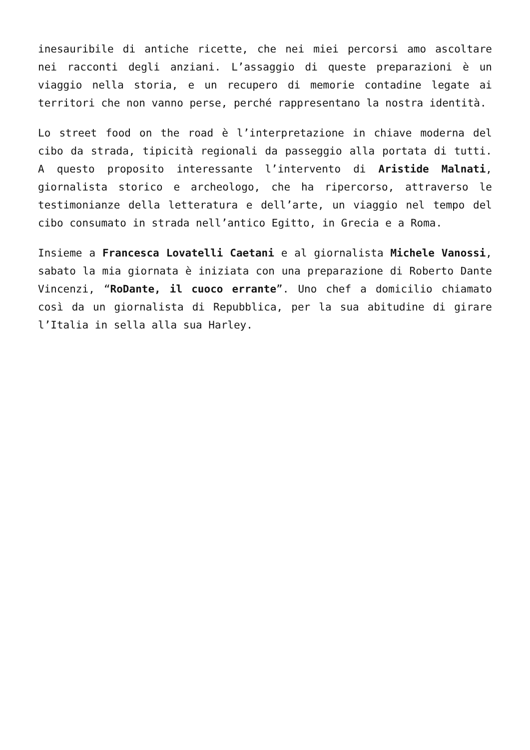inesauribile di antiche ricette, che nei miei percorsi amo ascoltare nei racconti degli anziani. L’assaggio di queste preparazioni è un viaggio nella storia, e un recupero di memorie contadine legate ai territori che non vanno perse, perché rappresentano la nostra identità.
Lo street food on the road è l’interpretazione in chiave moderna del cibo da strada, tipicità regionali da passeggio alla portata di tutti. A questo proposito interessante l’intervento di Aristide Malnati, giornalista storico e archeologo, che ha ripercorso, attraverso le testimonianze della letteratura e dell’arte, un viaggio nel tempo del cibo consumato in strada nell’antico Egitto, in Grecia e a Roma.
Insieme a Francesca Lovatelli Caetani e al giornalista Michele Vanossi, sabato la mia giornata è iniziata con una preparazione di Roberto Dante Vincenzi, “RoDante, il cuoco errante”. Uno chef a domicilio chiamato così da un giornalista di Repubblica, per la sua abitudine di girare l’Italia in sella alla sua Harley.